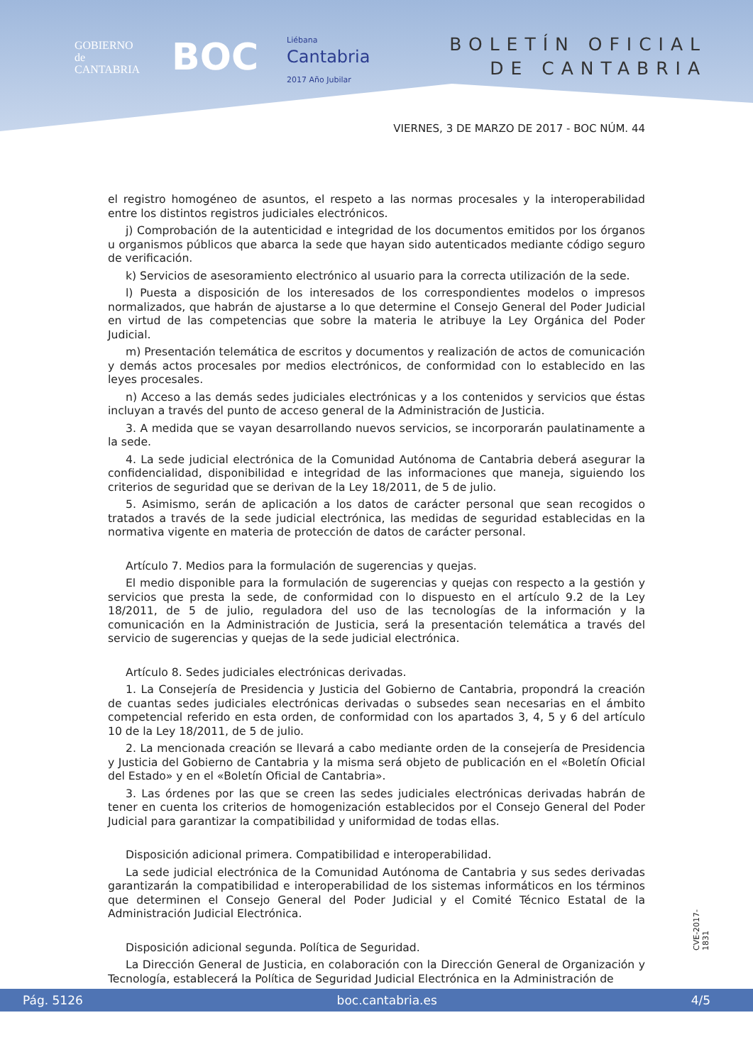GOBIERNO
de
CANTABRIA
BOC
Liébana
Cantabria
2017 Año Jubilar
BOLETÍN OFICIAL
DE CANTABRIA
VIERNES, 3 DE MARZO DE 2017 - BOC NÚM. 44
el registro homogéneo de asuntos, el respeto a las normas procesales y la interoperabilidad entre los distintos registros judiciales electrónicos.
j) Comprobación de la autenticidad e integridad de los documentos emitidos por los órganos u organismos públicos que abarca la sede que hayan sido autenticados mediante código seguro de verificación.
k) Servicios de asesoramiento electrónico al usuario para la correcta utilización de la sede.
l) Puesta a disposición de los interesados de los correspondientes modelos o impresos normalizados, que habrán de ajustarse a lo que determine el Consejo General del Poder Judicial en virtud de las competencias que sobre la materia le atribuye la Ley Orgánica del Poder Judicial.
m) Presentación telemática de escritos y documentos y realización de actos de comunicación y demás actos procesales por medios electrónicos, de conformidad con lo establecido en las leyes procesales.
n) Acceso a las demás sedes judiciales electrónicas y a los contenidos y servicios que éstas incluyan a través del punto de acceso general de la Administración de Justicia.
3. A medida que se vayan desarrollando nuevos servicios, se incorporarán paulatinamente a la sede.
4. La sede judicial electrónica de la Comunidad Autónoma de Cantabria deberá asegurar la confidencialidad, disponibilidad e integridad de las informaciones que maneja, siguiendo los criterios de seguridad que se derivan de la Ley 18/2011, de 5 de julio.
5. Asimismo, serán de aplicación a los datos de carácter personal que sean recogidos o tratados a través de la sede judicial electrónica, las medidas de seguridad establecidas en la normativa vigente en materia de protección de datos de carácter personal.
Artículo 7. Medios para la formulación de sugerencias y quejas.
El medio disponible para la formulación de sugerencias y quejas con respecto a la gestión y servicios que presta la sede, de conformidad con lo dispuesto en el artículo 9.2 de la Ley 18/2011, de 5 de julio, reguladora del uso de las tecnologías de la información y la comunicación en la Administración de Justicia, será la presentación telemática a través del servicio de sugerencias y quejas de la sede judicial electrónica.
Artículo 8. Sedes judiciales electrónicas derivadas.
1. La Consejería de Presidencia y Justicia del Gobierno de Cantabria, propondrá la creación de cuantas sedes judiciales electrónicas derivadas o subsedes sean necesarias en el ámbito competencial referido en esta orden, de conformidad con los apartados 3, 4, 5 y 6 del artículo 10 de la Ley 18/2011, de 5 de julio.
2. La mencionada creación se llevará a cabo mediante orden de la consejería de Presidencia y Justicia del Gobierno de Cantabria y la misma será objeto de publicación en el «Boletín Oficial del Estado» y en el «Boletín Oficial de Cantabria».
3. Las órdenes por las que se creen las sedes judiciales electrónicas derivadas habrán de tener en cuenta los criterios de homogenización establecidos por el Consejo General del Poder Judicial para garantizar la compatibilidad y uniformidad de todas ellas.
Disposición adicional primera. Compatibilidad e interoperabilidad.
La sede judicial electrónica de la Comunidad Autónoma de Cantabria y sus sedes derivadas garantizarán la compatibilidad e interoperabilidad de los sistemas informáticos en los términos que determinen el Consejo General del Poder Judicial y el Comité Técnico Estatal de la Administración Judicial Electrónica.
Disposición adicional segunda. Política de Seguridad.
La Dirección General de Justicia, en colaboración con la Dirección General de Organización y Tecnología, establecerá la Política de Seguridad Judicial Electrónica en la Administración de
CVE-2017-1831
Pág. 5126 boc.cantabria.es 4/5